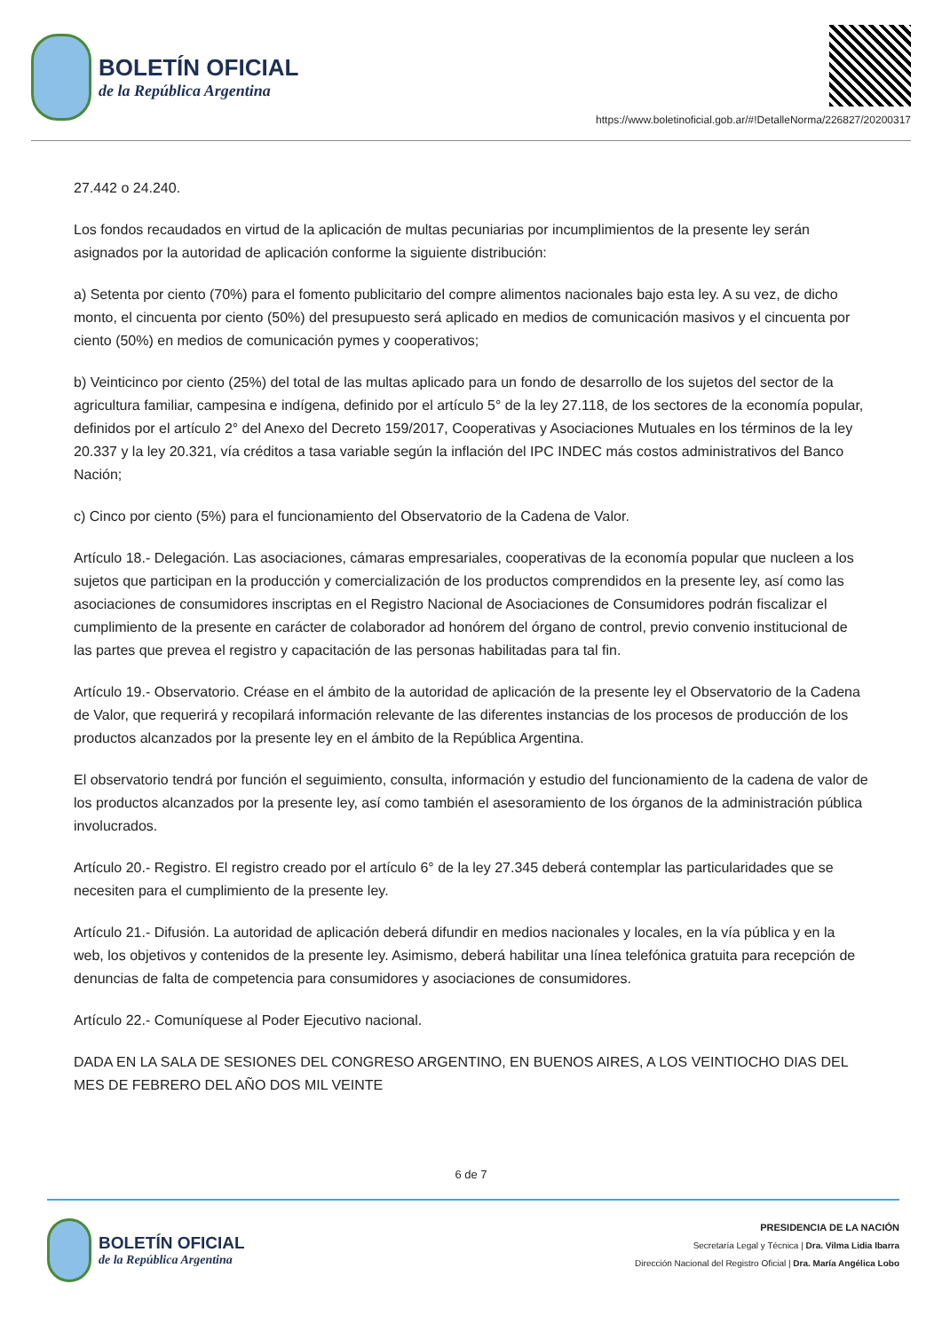BOLETÍN OFICIAL
de la República Argentina
https://www.boletinoficial.gob.ar/#!DetalleNorma/226827/20200317
27.442 o 24.240.
Los fondos recaudados en virtud de la aplicación de multas pecuniarias por incumplimientos de la presente ley serán asignados por la autoridad de aplicación conforme la siguiente distribución:
a) Setenta por ciento (70%) para el fomento publicitario del compre alimentos nacionales bajo esta ley. A su vez, de dicho monto, el cincuenta por ciento (50%) del presupuesto será aplicado en medios de comunicación masivos y el cincuenta por ciento (50%) en medios de comunicación pymes y cooperativos;
b) Veinticinco por ciento (25%) del total de las multas aplicado para un fondo de desarrollo de los sujetos del sector de la agricultura familiar, campesina e indígena, definido por el artículo 5° de la ley 27.118, de los sectores de la economía popular, definidos por el artículo 2° del Anexo del Decreto 159/2017, Cooperativas y Asociaciones Mutuales en los términos de la ley 20.337 y la ley 20.321, vía créditos a tasa variable según la inflación del IPC INDEC más costos administrativos del Banco Nación;
c) Cinco por ciento (5%) para el funcionamiento del Observatorio de la Cadena de Valor.
Artículo 18.- Delegación. Las asociaciones, cámaras empresariales, cooperativas de la economía popular que nucleen a los sujetos que participan en la producción y comercialización de los productos comprendidos en la presente ley, así como las asociaciones de consumidores inscriptas en el Registro Nacional de Asociaciones de Consumidores podrán fiscalizar el cumplimiento de la presente en carácter de colaborador ad honórem del órgano de control, previo convenio institucional de las partes que prevea el registro y capacitación de las personas habilitadas para tal fin.
Artículo 19.- Observatorio. Créase en el ámbito de la autoridad de aplicación de la presente ley el Observatorio de la Cadena de Valor, que requerirá y recopilará información relevante de las diferentes instancias de los procesos de producción de los productos alcanzados por la presente ley en el ámbito de la República Argentina.
El observatorio tendrá por función el seguimiento, consulta, información y estudio del funcionamiento de la cadena de valor de los productos alcanzados por la presente ley, así como también el asesoramiento de los órganos de la administración pública involucrados.
Artículo 20.- Registro. El registro creado por el artículo 6° de la ley 27.345 deberá contemplar las particularidades que se necesiten para el cumplimiento de la presente ley.
Artículo 21.- Difusión. La autoridad de aplicación deberá difundir en medios nacionales y locales, en la vía pública y en la web, los objetivos y contenidos de la presente ley. Asimismo, deberá habilitar una línea telefónica gratuita para recepción de denuncias de falta de competencia para consumidores y asociaciones de consumidores.
Artículo 22.- Comuníquese al Poder Ejecutivo nacional.
DADA EN LA SALA DE SESIONES DEL CONGRESO ARGENTINO, EN BUENOS AIRES, A LOS VEINTIOCHO DIAS DEL MES DE FEBRERO DEL AÑO DOS MIL VEINTE
6 de 7
BOLETÍN OFICIAL
de la República Argentina
PRESIDENCIA DE LA NACIÓN
Secretaría Legal y Técnica | Dra. Vilma Lidia Ibarra
Dirección Nacional del Registro Oficial | Dra. María Angélica Lobo